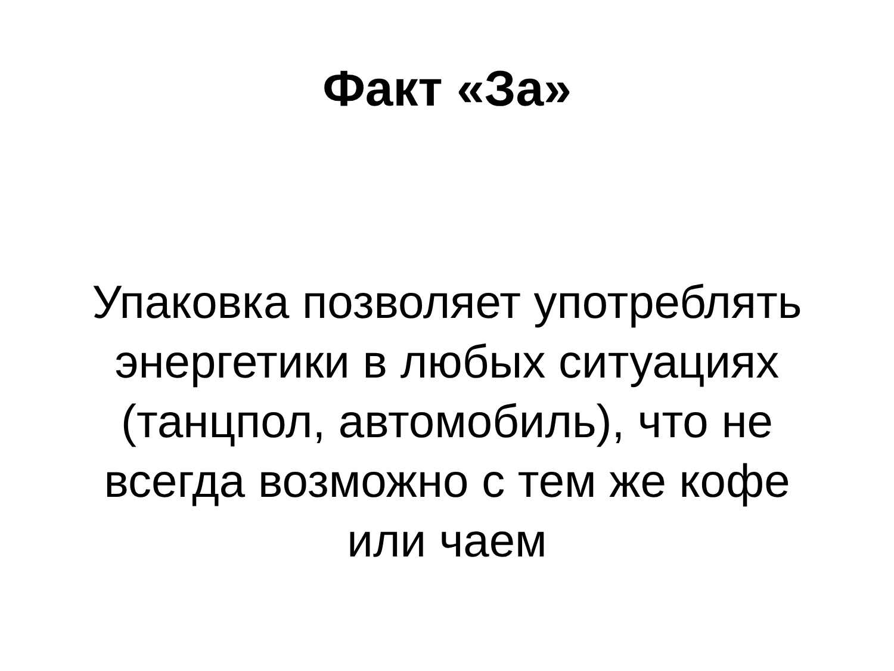Факт «За»
Упаковка позволяет употреблять энергетики в любых ситуациях (танцпол, автомобиль), что не всегда возможно с тем же кофе или чаем